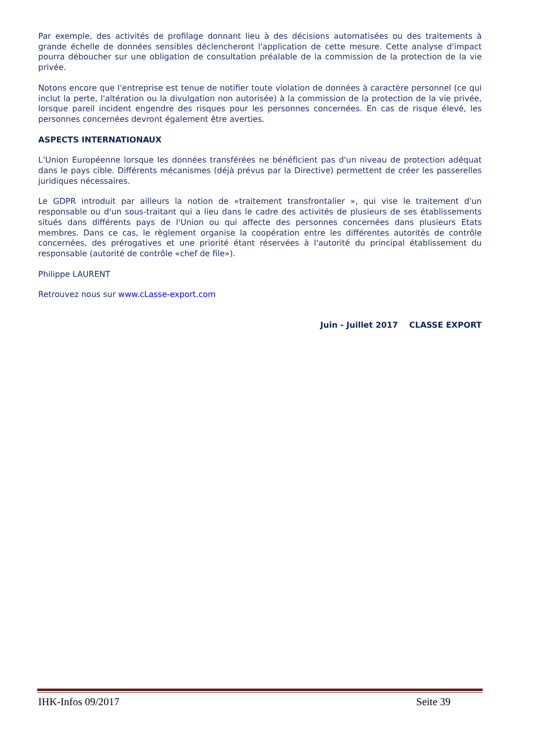Par exemple, des activités de profilage donnant lieu à des décisions automatisées ou des traitements à grande échelle de données sensibles déclencheront l'application de cette mesure. Cette analyse d'impact pourra déboucher sur une obligation de consultation préalable de la commission de la protection de la vie privée.
Notons encore que l'entreprise est tenue de notifier toute violation de données à caractère personnel (ce qui inclut la perte, l'altération ou la divulgation non autorisée) à la commission de la protection de la vie privée, lorsque pareil incident engendre des risques pour les personnes concernées. En cas de risque élevé, les personnes concernées devront également être averties.
ASPECTS INTERNATIONAUX
L’Union Européenne lorsque les données transférées ne bénéficient pas d'un niveau de protection adéquat dans le pays cible. Différents mécanismes (déjà prévus par la Directive) permettent de créer les passerelles juridiques nécessaires.
Le GDPR introduit par ailleurs la notion de «traitement transfrontalier », qui vise le traitement d'un responsable ou d'un sous-traitant qui a lieu dans le cadre des activités de plusieurs de ses établissements situés dans différents pays de l'Union ou qui affecte des personnes concernées dans plusieurs Etats membres. Dans ce cas, le règlement organise la coopération entre les différentes autorités de contrôle concernées, des prérogatives et une priorité étant réservées à l'autorité du principal établissement du responsable (autorité de contrôle «chef de file»).
Philippe LAURENT
Retrouvez nous sur www.cLasse-export.com
Juin - Juillet 2017 CLASSE EXPORT
IHK-Infos 09/2017 Seite 39